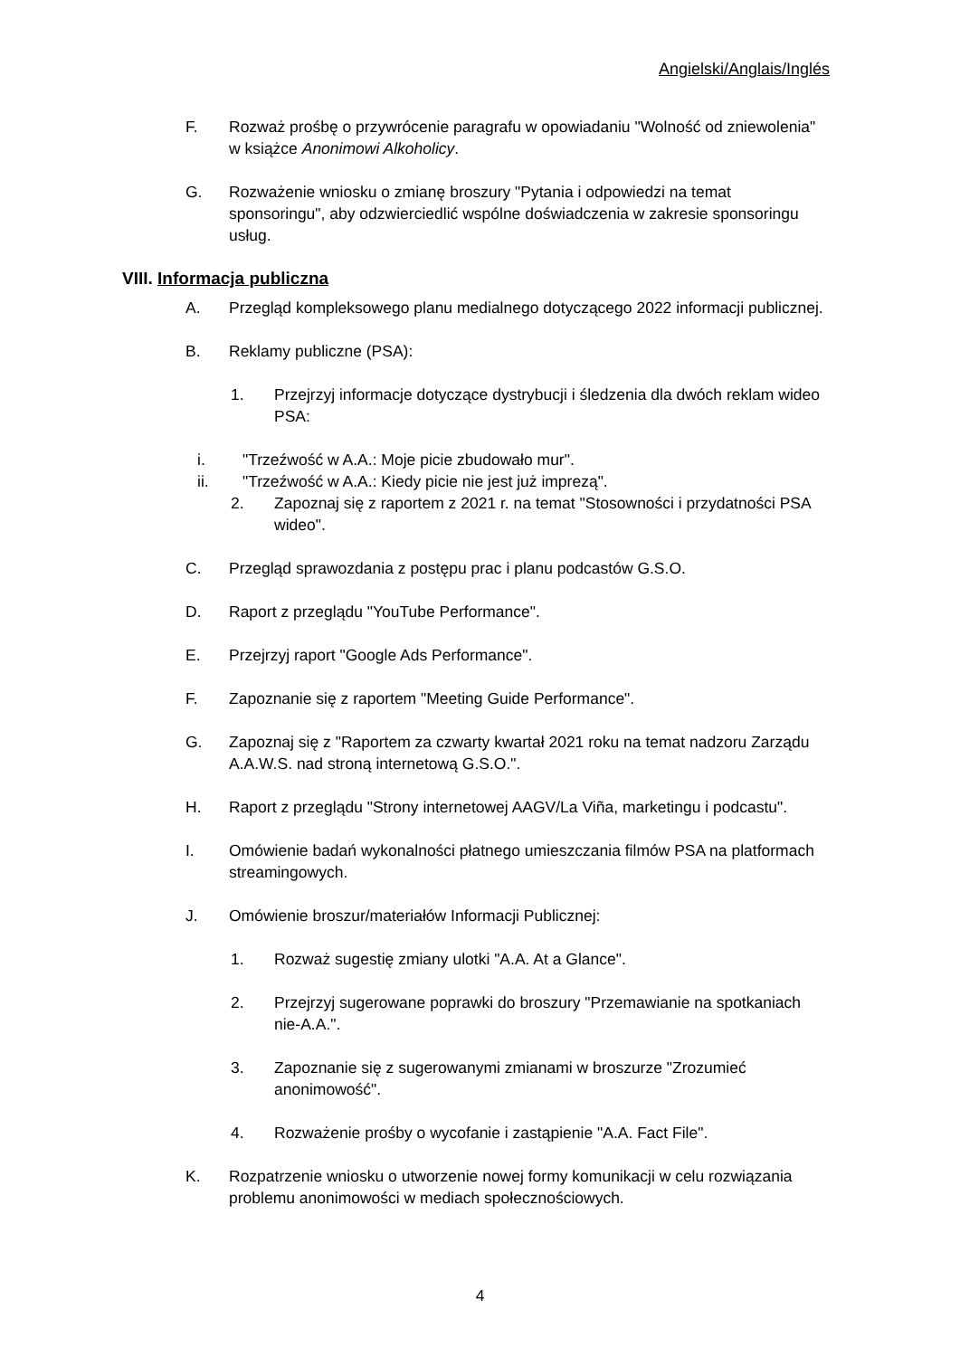Angielski/Anglais/Inglés
F. Rozważ prośbę o przywrócenie paragrafu w opowiadaniu "Wolność od zniewolenia" w książce Anonimowi Alkoholicy.
G. Rozważenie wniosku o zmianę broszury "Pytania i odpowiedzi na temat sponsoringu", aby odzwierciedlić wspólne doświadczenia w zakresie sponsoringu usług.
VIII. Informacja publiczna
A. Przegląd kompleksowego planu medialnego dotyczącego 2022 informacji publicznej.
B. Reklamy publiczne (PSA):
1. Przejrzyj informacje dotyczące dystrybucji i śledzenia dla dwóch reklam wideo PSA:
i. "Trzeźwość w A.A.: Moje picie zbudowało mur".
ii. "Trzeźwość w A.A.: Kiedy picie nie jest już imprezą".
2. Zapoznaj się z raportem z 2021 r. na temat "Stosowności i przydatności PSA wideo".
C. Przegląd sprawozdania z postępu prac i planu podcastów G.S.O.
D. Raport z przeglądu "YouTube Performance".
E. Przejrzyj raport "Google Ads Performance".
F. Zapoznanie się z raportem "Meeting Guide Performance".
G. Zapoznaj się z "Raportem za czwarty kwartał 2021 roku na temat nadzoru Zarządu A.A.W.S. nad stroną internetową G.S.O.".
H. Raport z przeglądu "Strony internetowej AAGV/La Viña, marketingu i podcastu".
I. Omówienie badań wykonalności płatnego umieszczania filmów PSA na platformach streamingowych.
J. Omówienie broszur/materiałów Informacji Publicznej:
1. Rozważ sugestię zmiany ulotki "A.A. At a Glance".
2. Przejrzyj sugerowane poprawki do broszury "Przemawianie na spotkaniach nie-A.A.".
3. Zapoznanie się z sugerowanymi zmianami w broszurze "Zrozumieć anonimowość".
4. Rozważenie prośby o wycofanie i zastąpienie "A.A. Fact File".
K. Rozpatrzenie wniosku o utworzenie nowej formy komunikacji w celu rozwiązania problemu anonimowości w mediach społecznościowych.
4